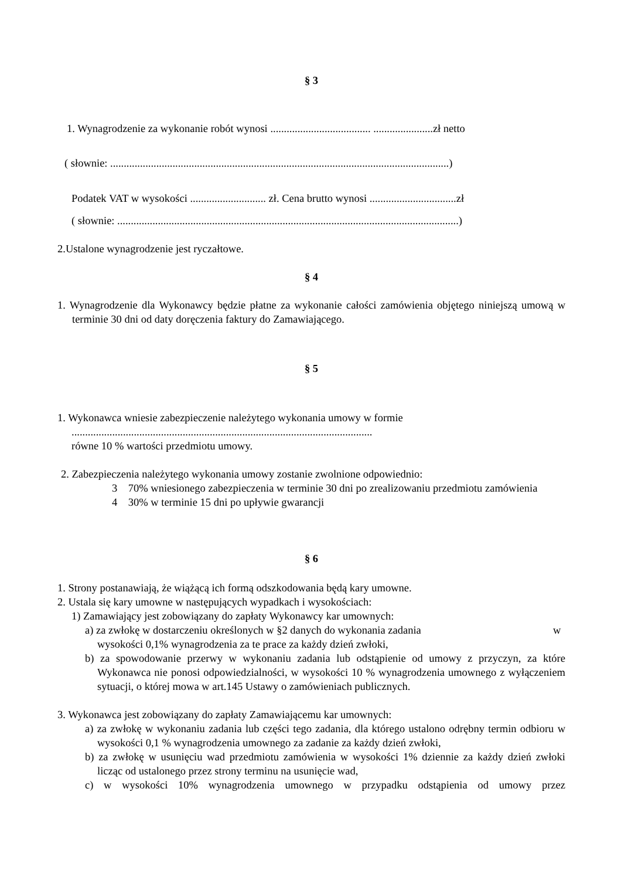§ 3
1. Wynagrodzenie za wykonanie robót wynosi ..................................... ......................zł netto
( słownie: .............................................................................................................................)
Podatek VAT w wysokości ............................ zł. Cena brutto wynosi ................................zł
( słownie: ..............................................................................................................................)
2.Ustalone wynagrodzenie jest ryczałtowe.
§ 4
1. Wynagrodzenie dla Wykonawcy będzie płatne za wykonanie całości zamówienia objętego niniejszą umową w terminie 30 dni od daty doręczenia faktury do Zamawiającego.
§ 5
1. Wykonawca wniesie zabezpieczenie należytego wykonania umowy w formie
...............................................................................................................
równe 10 % wartości przedmiotu umowy.
2. Zabezpieczenia należytego wykonania umowy zostanie zwolnione odpowiednio:
3 70% wniesionego zabezpieczenia w terminie 30 dni po zrealizowaniu przedmiotu zamówienia
4 30% w terminie 15 dni po upływie gwarancji
§ 6
1. Strony postanawiają, że wiążącą ich formą odszkodowania będą kary umowne.
2. Ustala się kary umowne w następujących wypadkach i wysokościach:
1) Zamawiający jest zobowiązany do zapłaty Wykonawcy kar umownych:
a) za zwłokę w dostarczeniu określonych w §2 danych do wykonania zadania w
wysokości 0,1% wynagrodzenia za te prace za każdy dzień zwłoki,
b) za spowodowanie przerwy w wykonaniu zadania lub odstąpienie od umowy z przyczyn, za które Wykonawca nie ponosi odpowiedzialności, w wysokości 10 % wynagrodzenia umownego z wyłączeniem sytuacji, o której mowa w art.145 Ustawy o zamówieniach publicznych.
3. Wykonawca jest zobowiązany do zapłaty Zamawiającemu kar umownych:
a) za zwłokę w wykonaniu zadania lub części tego zadania, dla którego ustalono odrębny termin odbioru w wysokości 0,1 % wynagrodzenia umownego za zadanie za każdy dzień zwłoki,
b) za zwłokę w usunięciu wad przedmiotu zamówienia w wysokości 1% dziennie za każdy dzień zwłoki licząc od ustalonego przez strony terminu na usunięcie wad,
c) w wysokości 10% wynagrodzenia umownego w przypadku odstąpienia od umowy przez